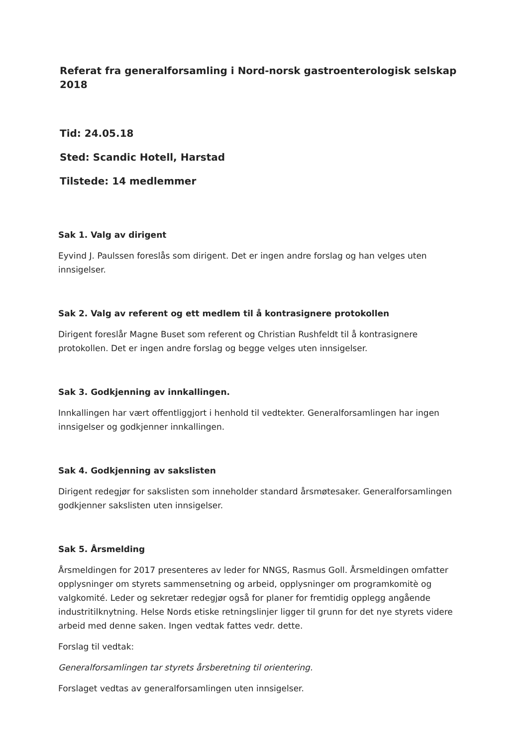Referat fra generalforsamling i Nord-norsk gastroenterologisk selskap 2018
Tid: 24.05.18
Sted: Scandic Hotell, Harstad
Tilstede: 14 medlemmer
Sak 1. Valg av dirigent
Eyvind J. Paulssen foreslås som dirigent. Det er ingen andre forslag og han velges uten innsigelser.
Sak 2. Valg av referent og ett medlem til å kontrasignere protokollen
Dirigent foreslår Magne Buset som referent og Christian Rushfeldt til å kontrasignere protokollen. Det er ingen andre forslag og begge velges uten innsigelser.
Sak 3. Godkjenning av innkallingen.
Innkallingen har vært offentliggjort i henhold til vedtekter. Generalforsamlingen har ingen innsigelser og godkjenner innkallingen.
Sak 4. Godkjenning av sakslisten
Dirigent redegjør for sakslisten som inneholder standard årsmøtesaker. Generalforsamlingen godkjenner sakslisten uten innsigelser.
Sak 5. Årsmelding
Årsmeldingen for 2017 presenteres av leder for NNGS, Rasmus Goll. Årsmeldingen omfatter opplysninger om styrets sammensetning og arbeid, opplysninger om programkomitè og valgkomité. Leder og sekretær redegjør også for planer for fremtidig opplegg angående industritilknytning. Helse Nords etiske retningslinjer ligger til grunn for det nye styrets videre arbeid med denne saken. Ingen vedtak fattes vedr. dette.
Forslag til vedtak:
Generalforsamlingen tar styrets årsberetning til orientering.
Forslaget vedtas av generalforsamlingen uten innsigelser.